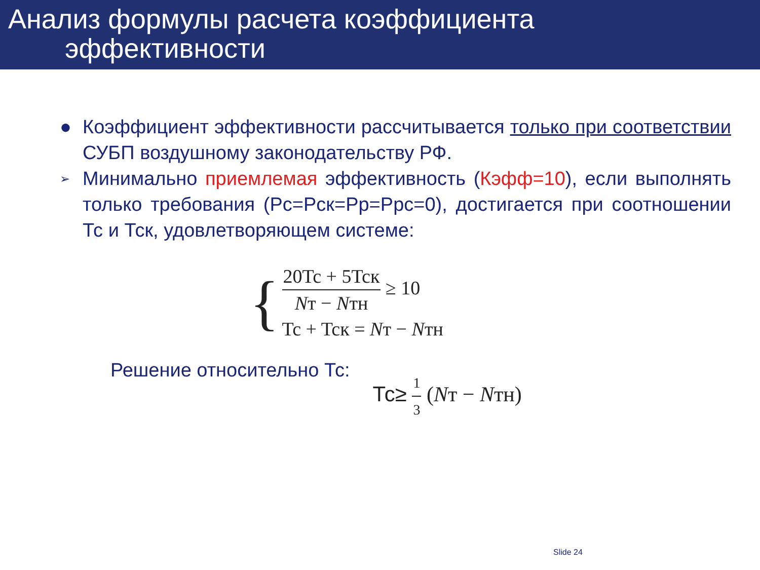Анализ формулы расчета коэффициента
эффективности
● Коэффициент эффективности рассчитывается только при соответствии СУБП воздушному законодательству РФ.
➢ Минимально приемлемая эффективность (Кэфф=10), если выполнять только требования (Рс=Рск=Рр=Ррс=0), достигается при соотношении Тс и Тск, удовлетворяющем системе:
{
20Tc + 5Tcк
Nт − Nтн
≥ 10
Tc + Tcк = Nт − Nтн
Решение относительно Тс: Тс≥
1
3
(Nт − Nтн)
Slide 24